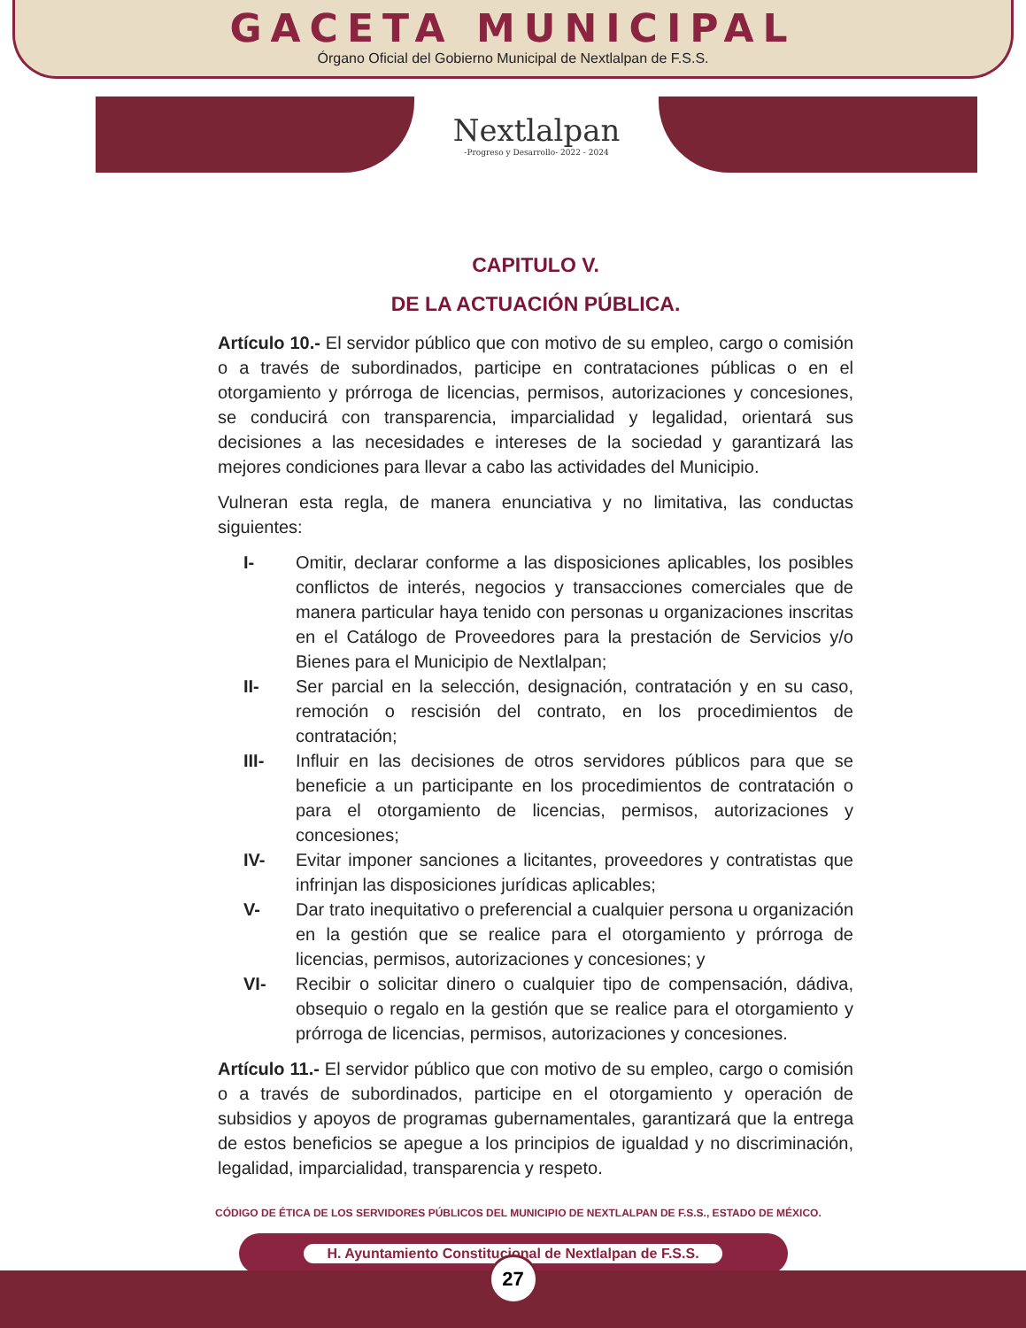GACETA MUNICIPAL
Órgano Oficial del Gobierno Municipal de Nextlalpan de F.S.S.
Nextlalpan
-Progreso y Desarrollo- 2022 - 2024
CAPITULO V.
DE LA ACTUACIÓN PÚBLICA.
Artículo 10.- El servidor público que con motivo de su empleo, cargo o comisión o a través de subordinados, participe en contrataciones públicas o en el otorgamiento y prórroga de licencias, permisos, autorizaciones y concesiones, se conducirá con transparencia, imparcialidad y legalidad, orientará sus decisiones a las necesidades e intereses de la sociedad y garantizará las mejores condiciones para llevar a cabo las actividades del Municipio.
Vulneran esta regla, de manera enunciativa y no limitativa, las conductas siguientes:
I- Omitir, declarar conforme a las disposiciones aplicables, los posibles conflictos de interés, negocios y transacciones comerciales que de manera particular haya tenido con personas u organizaciones inscritas en el Catálogo de Proveedores para la prestación de Servicios y/o Bienes para el Municipio de Nextlalpan;
II- Ser parcial en la selección, designación, contratación y en su caso, remoción o rescisión del contrato, en los procedimientos de contratación;
III- Influir en las decisiones de otros servidores públicos para que se beneficie a un participante en los procedimientos de contratación o para el otorgamiento de licencias, permisos, autorizaciones y concesiones;
IV- Evitar imponer sanciones a licitantes, proveedores y contratistas que infrinjan las disposiciones jurídicas aplicables;
V- Dar trato inequitativo o preferencial a cualquier persona u organización en la gestión que se realice para el otorgamiento y prórroga de licencias, permisos, autorizaciones y concesiones; y
VI- Recibir o solicitar dinero o cualquier tipo de compensación, dádiva, obsequio o regalo en la gestión que se realice para el otorgamiento y prórroga de licencias, permisos, autorizaciones y concesiones.
Artículo 11.- El servidor público que con motivo de su empleo, cargo o comisión o a través de subordinados, participe en el otorgamiento y operación de subsidios y apoyos de programas gubernamentales, garantizará que la entrega de estos beneficios se apegue a los principios de igualdad y no discriminación, legalidad, imparcialidad, transparencia y respeto.
CÓDIGO DE ÉTICA DE LOS SERVIDORES PÚBLICOS DEL MUNICIPIO DE NEXTLALPAN DE F.S.S., ESTADO DE MÉXICO.
H. Ayuntamiento Constitucional de Nextlalpan de F.S.S.
27